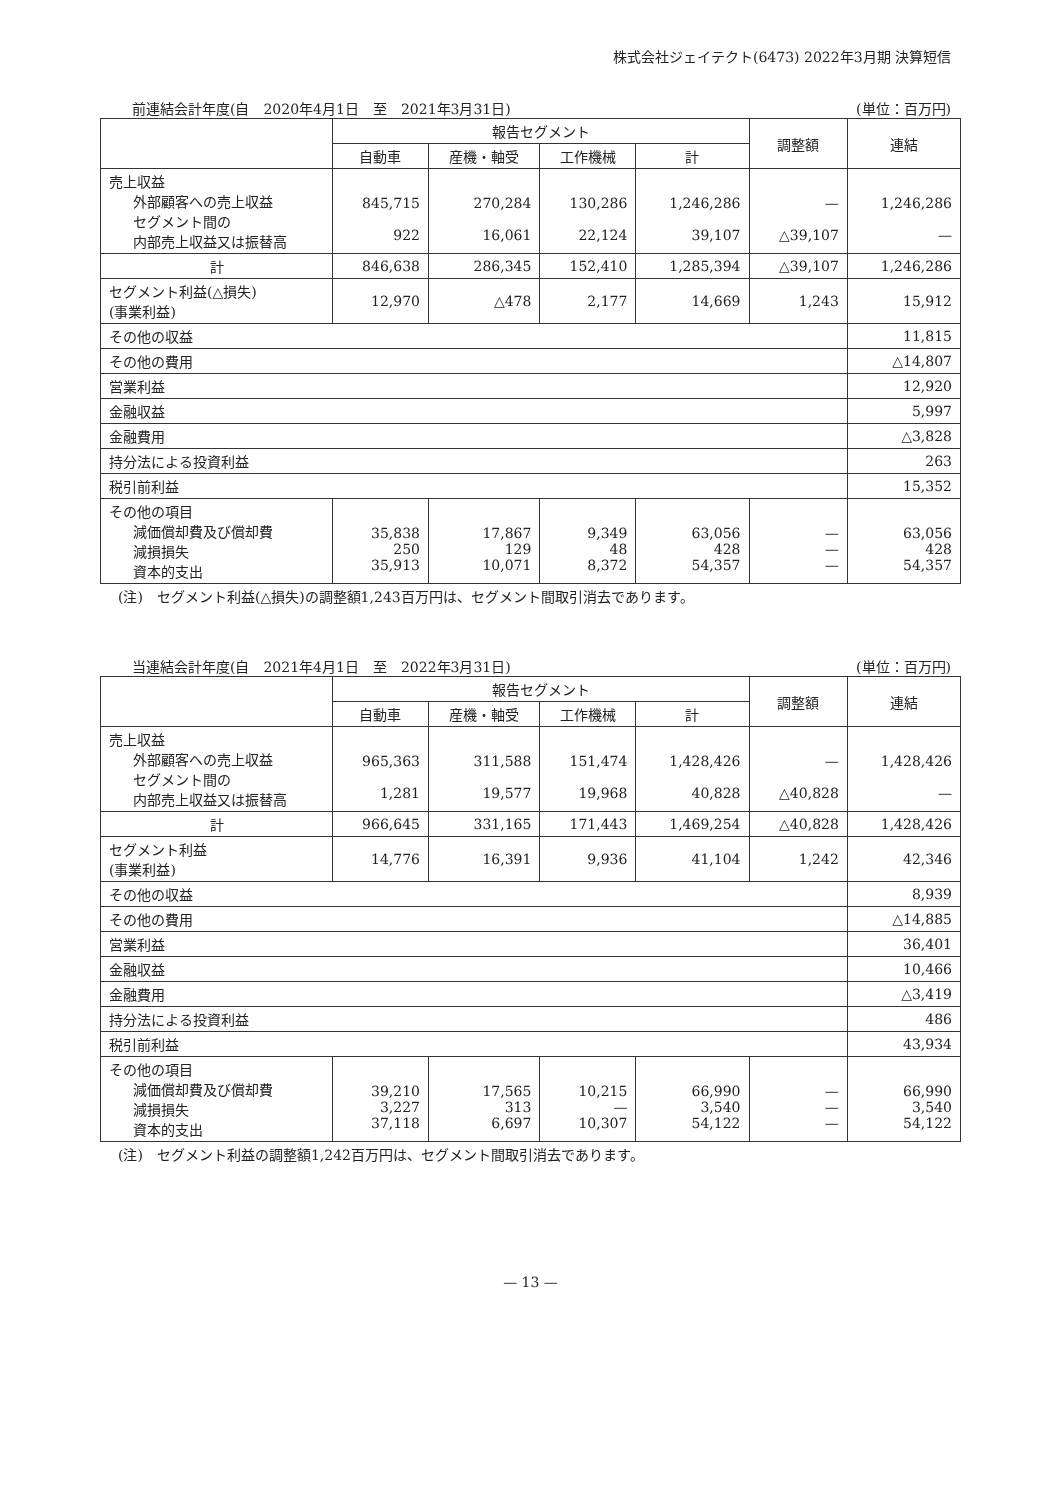株式会社ジェイテクト(6473) 2022年3月期 決算短信
前連結会計年度(自　2020年4月1日　至　2021年3月31日) (単位：百万円)
| | 報告セグメント | | | | 調整額 | 連結 |
| --- | --- | --- | --- | --- | --- | --- |
| | 自動車 | 産機・軸受 | 工作機械 | 計 | | |
| 売上収益 外部顧客への売上収益 セグメント間の 内部売上収益又は振替高 | 845,715 922 | 270,284 16,061 | 130,286 22,124 | 1,246,286 39,107 | — △39,107 | 1,246,286 — |
| 計 | 846,638 | 286,345 | 152,410 | 1,285,394 | △39,107 | 1,246,286 |
| セグメント利益(△損失) (事業利益) | 12,970 | △478 | 2,177 | 14,669 | 1,243 | 15,912 |
| その他の収益 | | | | | | 11,815 |
| その他の費用 | | | | | | △14,807 |
| 営業利益 | | | | | | 12,920 |
| 金融収益 | | | | | | 5,997 |
| 金融費用 | | | | | | △3,828 |
| 持分法による投資利益 | | | | | | 263 |
| 税引前利益 | | | | | | 15,352 |
| その他の項目 減価償却費及び償却費 減損損失 資本的支出 | 35,838 250 35,913 | 17,867 129 10,071 | 9,349 48 8,372 | 63,056 428 54,357 | — — — | 63,056 428 54,357 |
(注)　セグメント利益(△損失)の調整額1,243百万円は、セグメント間取引消去であります。
当連結会計年度(自　2021年4月1日　至　2022年3月31日) (単位：百万円)
| | 報告セグメント | | | | 調整額 | 連結 |
| --- | --- | --- | --- | --- | --- | --- |
| | 自動車 | 産機・軸受 | 工作機械 | 計 | | |
| 売上収益 外部顧客への売上収益 セグメント間の 内部売上収益又は振替高 | 965,363 1,281 | 311,588 19,577 | 151,474 19,968 | 1,428,426 40,828 | — △40,828 | 1,428,426 — |
| 計 | 966,645 | 331,165 | 171,443 | 1,469,254 | △40,828 | 1,428,426 |
| セグメント利益 (事業利益) | 14,776 | 16,391 | 9,936 | 41,104 | 1,242 | 42,346 |
| その他の収益 | | | | | | 8,939 |
| その他の費用 | | | | | | △14,885 |
| 営業利益 | | | | | | 36,401 |
| 金融収益 | | | | | | 10,466 |
| 金融費用 | | | | | | △3,419 |
| 持分法による投資利益 | | | | | | 486 |
| 税引前利益 | | | | | | 43,934 |
| その他の項目 減価償却費及び償却費 減損損失 資本的支出 | 39,210 3,227 37,118 | 17,565 313 6,697 | 10,215 — 10,307 | 66,990 3,540 54,122 | — — — | 66,990 3,540 54,122 |
(注)　セグメント利益の調整額1,242百万円は、セグメント間取引消去であります。
— 13 —